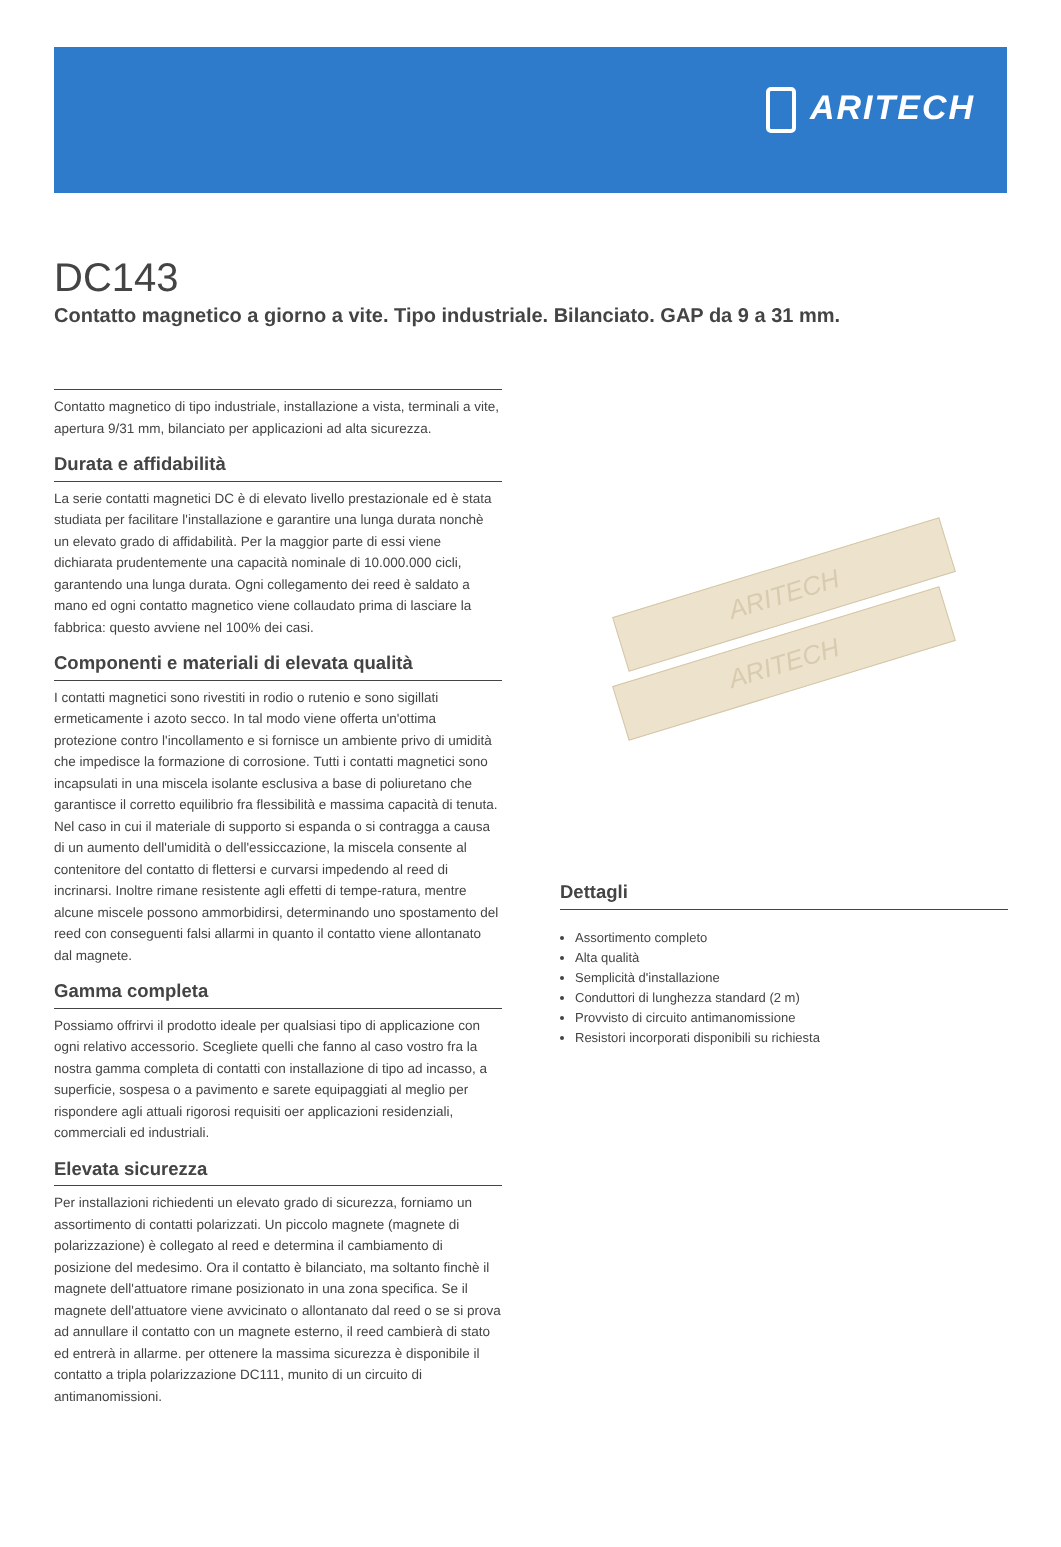ARITECH
DC143
Contatto magnetico a giorno a vite. Tipo industriale. Bilanciato. GAP da 9 a 31 mm.
Contatto magnetico di tipo industriale, installazione a vista, terminali a vite, apertura 9/31 mm, bilanciato per applicazioni ad alta sicurezza.
Durata e affidabilità
La serie contatti magnetici DC è di elevato livello prestazionale ed è stata studiata per facilitare l'installazione e garantire una lunga durata nonchè un elevato grado di affidabilità. Per la maggior parte di essi viene dichiarata prudentemente una capacità nominale di 10.000.000 cicli, garantendo una lunga durata. Ogni collegamento dei reed è saldato a mano ed ogni contatto magnetico viene collaudato prima di lasciare la fabbrica: questo avviene nel 100% dei casi.
Componenti e materiali di elevata qualità
I contatti magnetici sono rivestiti in rodio o rutenio e sono sigillati ermeticamente i azoto secco. In tal modo viene offerta un'ottima protezione contro l'incollamento e si fornisce un ambiente privo di umidità che impedisce la formazione di corrosione. Tutti i contatti magnetici sono incapsulati in una miscela isolante esclusiva a base di poliuretano che garantisce il corretto equilibrio fra flessibilità e massima capacità di tenuta. Nel caso in cui il materiale di supporto si espanda o si contragga a causa di un aumento dell'umidità o dell'essiccazione, la miscela consente al contenitore del contatto di flettersi e curvarsi impedendo al reed di incrinarsi. Inoltre rimane resistente agli effetti di tempe-ratura, mentre alcune miscele possono ammorbidirsi, determinando uno spostamento del reed con conseguenti falsi allarmi in quanto il contatto viene allontanato dal magnete.
Gamma completa
Possiamo offrirvi il prodotto ideale per qualsiasi tipo di applicazione con ogni relativo accessorio. Scegliete quelli che fanno al caso vostro fra la nostra gamma completa di contatti con installazione di tipo ad incasso, a superficie, sospesa o a pavimento e sarete equipaggiati al meglio per rispondere agli attuali rigorosi requisiti oer applicazioni residenziali, commerciali ed industriali.
Elevata sicurezza
Per installazioni richiedenti un elevato grado di sicurezza, forniamo un assortimento di contatti polarizzati. Un piccolo magnete (magnete di polarizzazione) è collegato al reed e determina il cambiamento di posizione del medesimo. Ora il contatto è bilanciato, ma soltanto finchè il magnete dell'attuatore rimane posizionato in una zona specifica. Se il magnete dell'attuatore viene avvicinato o allontanato dal reed o se si prova ad annullare il contatto con un magnete esterno, il reed cambierà di stato ed entrerà in allarme. per ottenere la massima sicurezza è disponibile il contatto a tripla polarizzazione DC111, munito di un circuito di antimanomissioni.
ARITECH
ARITECH
Dettagli
Assortimento completo
Alta qualità
Semplicità d'installazione
Conduttori di lunghezza standard (2 m)
Provvisto di circuito antimanomissione
Resistori incorporati disponibili su richiesta